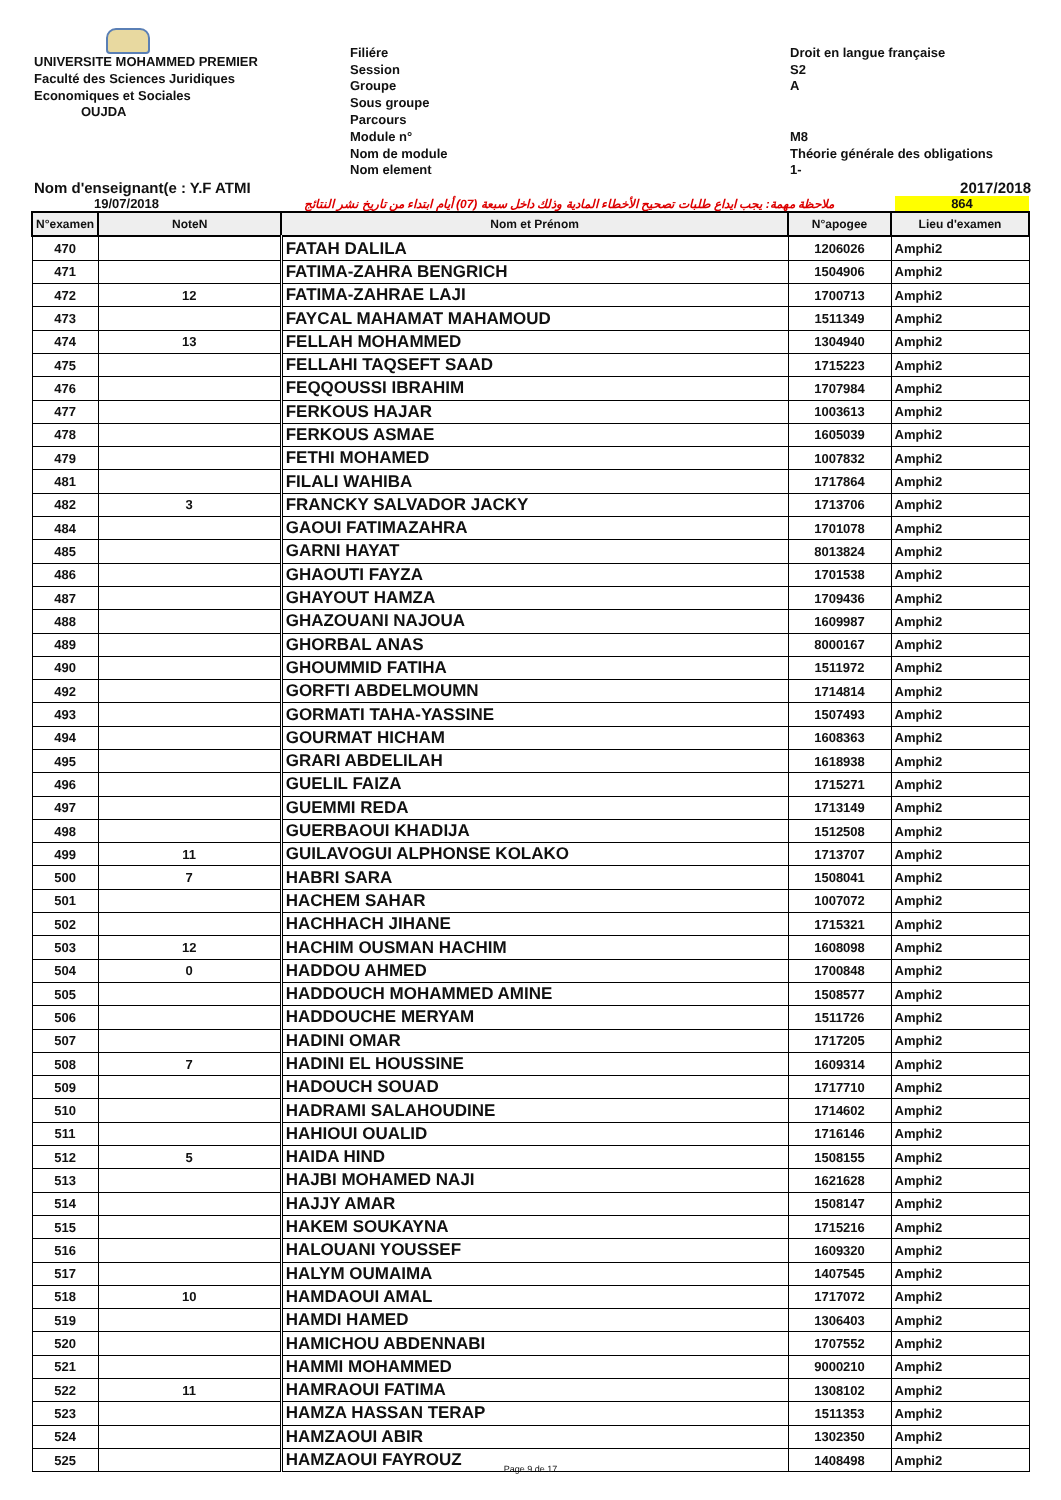UNIVERSITE MOHAMMED PREMIER
Faculté des Sciences Juridiques
Economiques et Sociales
OUJDA
Filiére
Session
Groupe
Sous groupe
Parcours
Module n°
Nom de module
Nom element
Droit en langue française
S2
A
M8
Théorie générale des obligations
1-
Nom d'enseignant(e : Y.F ATMI 2017/2018
19/07/2018 ملاحظة مهمة: يجب ايداع طلبات تصحيح الأخطاء المادية وذلك داخل سبعة (07) أيام ابتداء من تاريخ نشر النتائج 864
| N°examen | NoteN | Nom et Prénom | N°apogee | Lieu d'examen |
| --- | --- | --- | --- | --- |
| 470 | | FATAH DALILA | 1206026 | Amphi2 |
| 471 | | FATIMA-ZAHRA BENGRICH | 1504906 | Amphi2 |
| 472 | 12 | FATIMA-ZAHRAE LAJI | 1700713 | Amphi2 |
| 473 | | FAYCAL MAHAMAT MAHAMOUD | 1511349 | Amphi2 |
| 474 | 13 | FELLAH MOHAMMED | 1304940 | Amphi2 |
| 475 | | FELLAHI TAQSEFT SAAD | 1715223 | Amphi2 |
| 476 | | FEQQOUSSI IBRAHIM | 1707984 | Amphi2 |
| 477 | | FERKOUS HAJAR | 1003613 | Amphi2 |
| 478 | | FERKOUS ASMAE | 1605039 | Amphi2 |
| 479 | | FETHI MOHAMED | 1007832 | Amphi2 |
| 481 | | FILALI WAHIBA | 1717864 | Amphi2 |
| 482 | 3 | FRANCKY SALVADOR JACKY | 1713706 | Amphi2 |
| 484 | | GAOUI FATIMAZAHRA | 1701078 | Amphi2 |
| 485 | | GARNI HAYAT | 8013824 | Amphi2 |
| 486 | | GHAOUTI FAYZA | 1701538 | Amphi2 |
| 487 | | GHAYOUT HAMZA | 1709436 | Amphi2 |
| 488 | | GHAZOUANI NAJOUA | 1609987 | Amphi2 |
| 489 | | GHORBAL ANAS | 8000167 | Amphi2 |
| 490 | | GHOUMMID FATIHA | 1511972 | Amphi2 |
| 492 | | GORFTI ABDELMOUMN | 1714814 | Amphi2 |
| 493 | | GORMATI TAHA-YASSINE | 1507493 | Amphi2 |
| 494 | | GOURMAT HICHAM | 1608363 | Amphi2 |
| 495 | | GRARI ABDELILAH | 1618938 | Amphi2 |
| 496 | | GUELIL FAIZA | 1715271 | Amphi2 |
| 497 | | GUEMMI REDA | 1713149 | Amphi2 |
| 498 | | GUERBAOUI KHADIJA | 1512508 | Amphi2 |
| 499 | 11 | GUILAVOGUI ALPHONSE KOLAKO | 1713707 | Amphi2 |
| 500 | 7 | HABRI SARA | 1508041 | Amphi2 |
| 501 | | HACHEM SAHAR | 1007072 | Amphi2 |
| 502 | | HACHHACH JIHANE | 1715321 | Amphi2 |
| 503 | 12 | HACHIM OUSMAN HACHIM | 1608098 | Amphi2 |
| 504 | 0 | HADDOU AHMED | 1700848 | Amphi2 |
| 505 | | HADDOUCH MOHAMMED AMINE | 1508577 | Amphi2 |
| 506 | | HADDOUCHE MERYAM | 1511726 | Amphi2 |
| 507 | | HADINI OMAR | 1717205 | Amphi2 |
| 508 | 7 | HADINI EL HOUSSINE | 1609314 | Amphi2 |
| 509 | | HADOUCH SOUAD | 1717710 | Amphi2 |
| 510 | | HADRAMI SALAHOUDINE | 1714602 | Amphi2 |
| 511 | | HAHIOUI OUALID | 1716146 | Amphi2 |
| 512 | 5 | HAIDA HIND | 1508155 | Amphi2 |
| 513 | | HAJBI MOHAMED NAJI | 1621628 | Amphi2 |
| 514 | | HAJJY AMAR | 1508147 | Amphi2 |
| 515 | | HAKEM SOUKAYNA | 1715216 | Amphi2 |
| 516 | | HALOUANI YOUSSEF | 1609320 | Amphi2 |
| 517 | | HALYM OUMAIMA | 1407545 | Amphi2 |
| 518 | 10 | HAMDAOUI AMAL | 1717072 | Amphi2 |
| 519 | | HAMDI HAMED | 1306403 | Amphi2 |
| 520 | | HAMICHOU ABDENNABI | 1707552 | Amphi2 |
| 521 | | HAMMI MOHAMMED | 9000210 | Amphi2 |
| 522 | 11 | HAMRAOUI FATIMA | 1308102 | Amphi2 |
| 523 | | HAMZA HASSAN TERAP | 1511353 | Amphi2 |
| 524 | | HAMZAOUI ABIR | 1302350 | Amphi2 |
| 525 | | HAMZAOUI FAYROUZ | 1408498 | Amphi2 |
Page 9 de 17